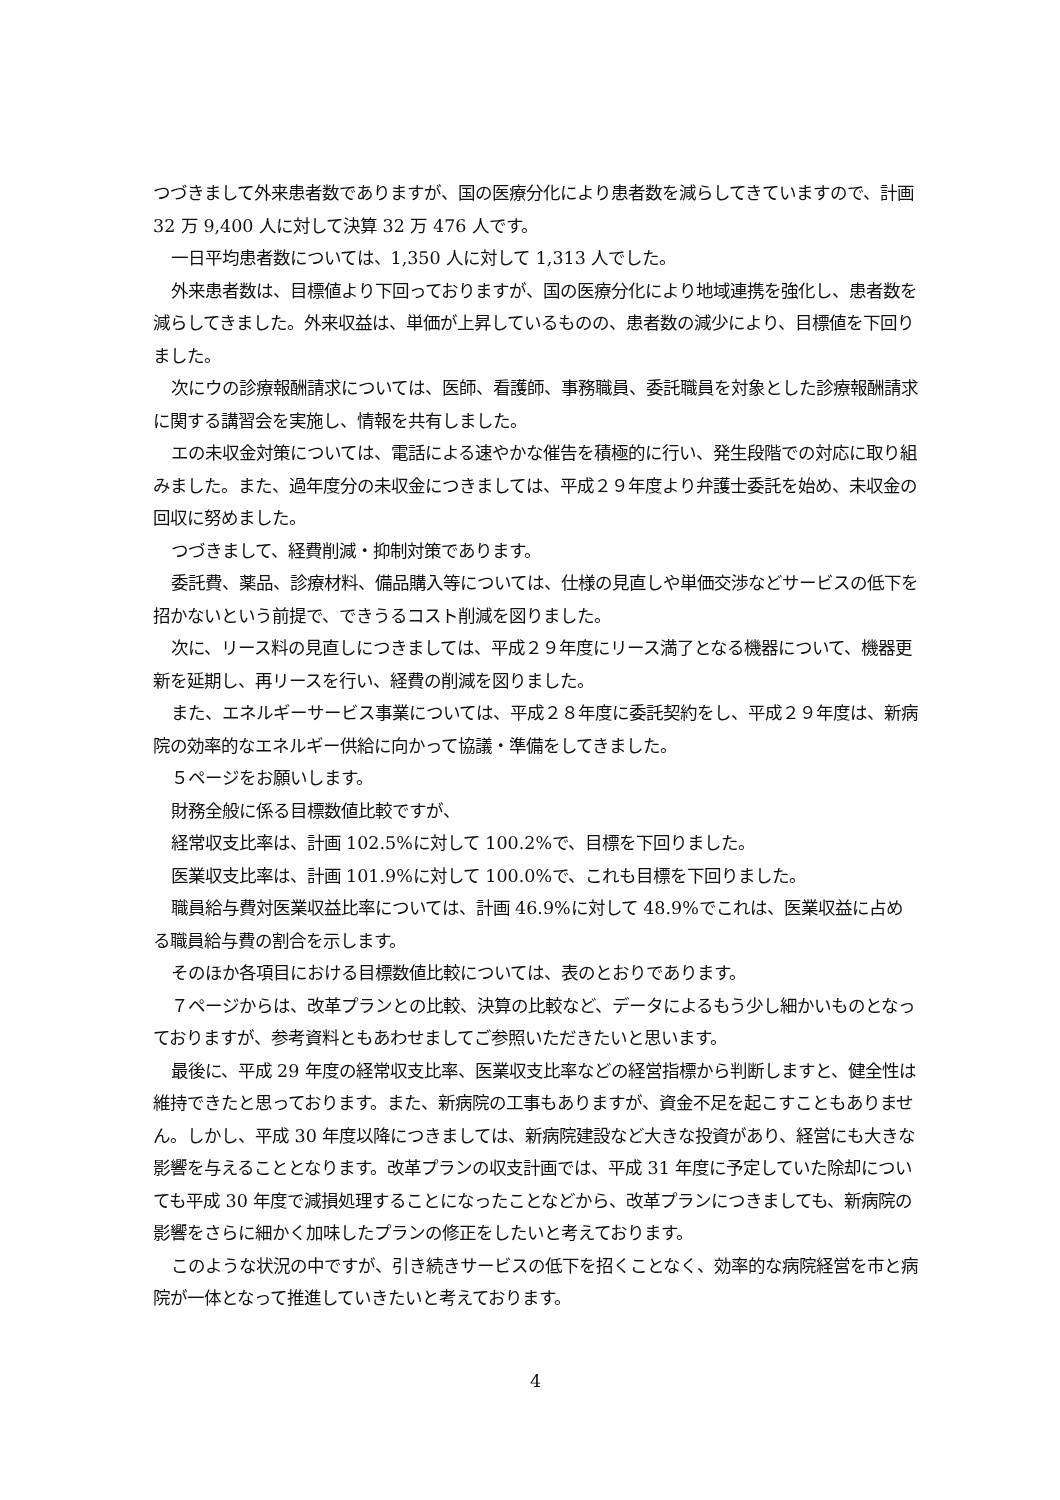つづきまして外来患者数でありますが、国の医療分化により患者数を減らしてきていますので、計画 32 万 9,400 人に対して決算 32 万 476 人です。
一日平均患者数については、1,350 人に対して 1,313 人でした。
外来患者数は、目標値より下回っておりますが、国の医療分化により地域連携を強化し、患者数を減らしてきました。外来収益は、単価が上昇しているものの、患者数の減少により、目標値を下回りました。
次にウの診療報酬請求については、医師、看護師、事務職員、委託職員を対象とした診療報酬請求に関する講習会を実施し、情報を共有しました。
エの未収金対策については、電話による速やかな催告を積極的に行い、発生段階での対応に取り組みました。また、過年度分の未収金につきましては、平成２９年度より弁護士委託を始め、未収金の回収に努めました。
つづきまして、経費削減・抑制対策であります。
委託費、薬品、診療材料、備品購入等については、仕様の見直しや単価交渉などサービスの低下を招かないという前提で、できうるコスト削減を図りました。
次に、リース料の見直しにつきましては、平成２９年度にリース満了となる機器について、機器更新を延期し、再リースを行い、経費の削減を図りました。
また、エネルギーサービス事業については、平成２８年度に委託契約をし、平成２９年度は、新病院の効率的なエネルギー供給に向かって協議・準備をしてきました。
５ページをお願いします。
財務全般に係る目標数値比較ですが、
経常収支比率は、計画 102.5%に対して 100.2%で、目標を下回りました。
医業収支比率は、計画 101.9%に対して 100.0%で、これも目標を下回りました。
職員給与費対医業収益比率については、計画 46.9%に対して 48.9%でこれは、医業収益に占める職員給与費の割合を示します。
そのほか各項目における目標数値比較については、表のとおりであります。
７ページからは、改革プランとの比較、決算の比較など、データによるもう少し細かいものとなっておりますが、参考資料ともあわせましてご参照いただきたいと思います。
最後に、平成 29 年度の経常収支比率、医業収支比率などの経営指標から判断しますと、健全性は維持できたと思っております。また、新病院の工事もありますが、資金不足を起こすこともありません。しかし、平成 30 年度以降につきましては、新病院建設など大きな投資があり、経営にも大きな影響を与えることとなります。改革プランの収支計画では、平成 31 年度に予定していた除却についても平成 30 年度で減損処理することになったことなどから、改革プランにつきましても、新病院の影響をさらに細かく加味したプランの修正をしたいと考えております。
このような状況の中ですが、引き続きサービスの低下を招くことなく、効率的な病院経営を市と病院が一体となって推進していきたいと考えております。
4